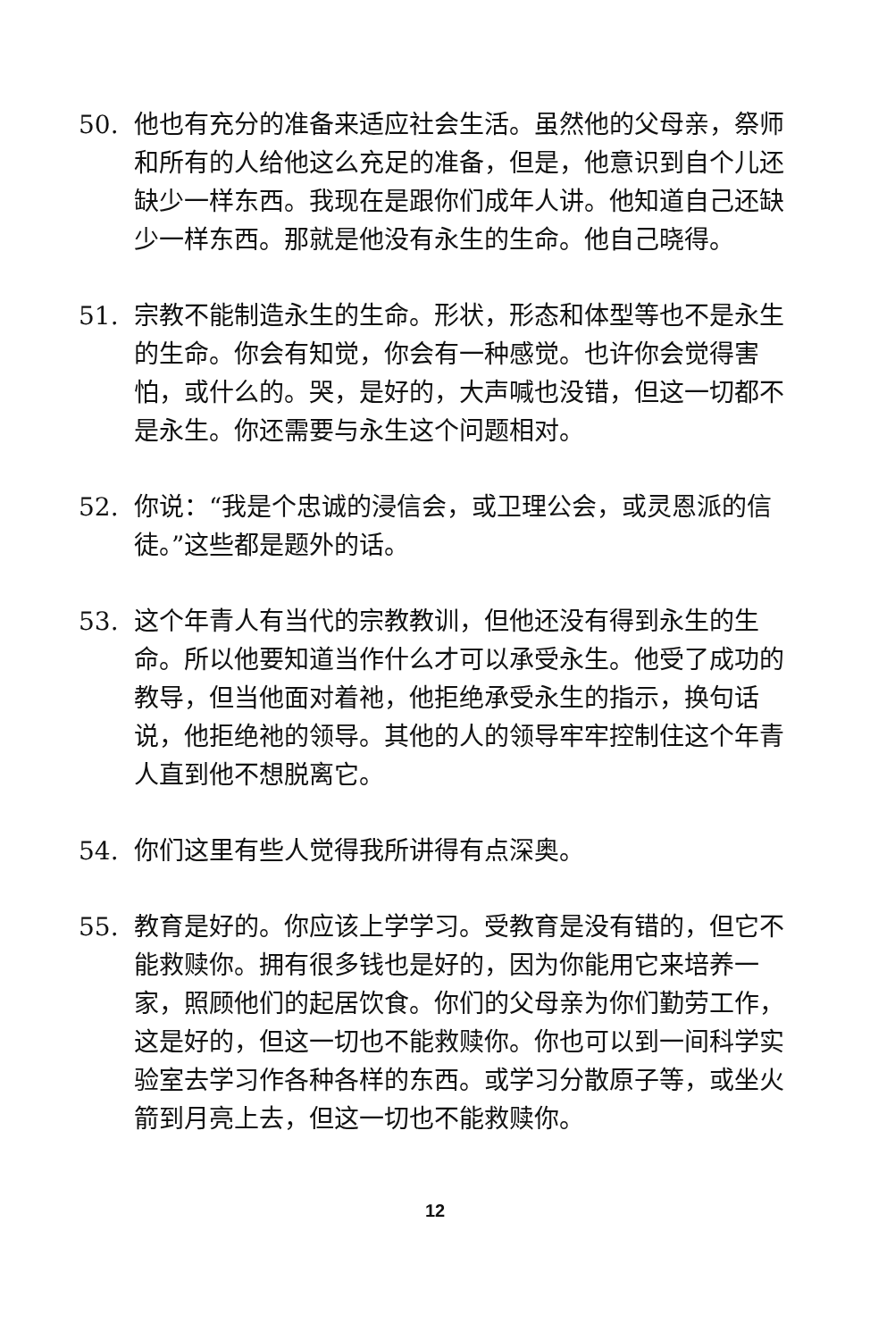50. 他也有充分的准备来适应社会生活。虽然他的父母亲，祭师和所有的人给他这么充足的准备，但是，他意识到自个儿还缺少一样东西。我现在是跟你们成年人讲。他知道自己还缺少一样东西。那就是他没有永生的生命。他自己晓得。
51. 宗教不能制造永生的生命。形状，形态和体型等也不是永生的生命。你会有知觉，你会有一种感觉。也许你会觉得害怕，或什么的。哭，是好的，大声喊也没错，但这一切都不是永生。你还需要与永生这个问题相对。
52. 你说：“我是个忠诚的浸信会，或卫理公会，或灵恩派的信徒。”这些都是题外的话。
53. 这个年青人有当代的宗教教训，但他还没有得到永生的生命。所以他要知道当作什么才可以承受永生。他受了成功的教导，但当他面对着祂，他拒绝承受永生的指示，换句话说，他拒绝祂的领导。其他的人的领导牢牢控制住这个年青人直到他不想脱离它。
54. 你们这里有些人觉得我所讲得有点深奥。
55. 教育是好的。你应该上学学习。受教育是没有错的，但它不能救赎你。拥有很多钱也是好的，因为你能用它来培养一家，照顾他们的起居饮食。你们的父母亲为你们勤劳工作，这是好的，但这一切也不能救赎你。你也可以到一间科学实验室去学习作各种各样的东西。或学习分散原子等，或坐火箭到月亮上去，但这一切也不能救赎你。
12